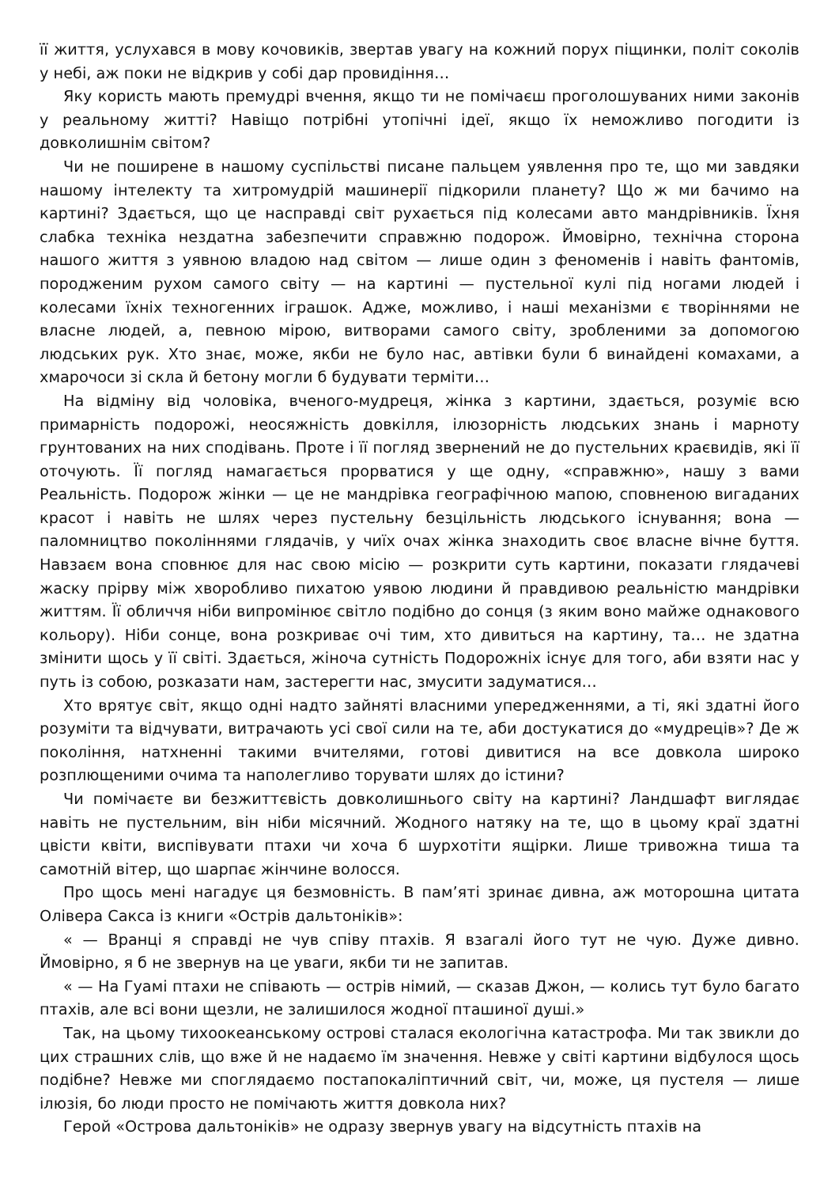її життя, услухався в мову кочовиків, звертав увагу на кожний порух піщинки, політ соколів у небі, аж поки не відкрив у собі дар провидіння…
Яку користь мають премудрі вчення, якщо ти не помічаєш проголошуваних ними законів у реальному житті? Навіщо потрібні утопічні ідеї, якщо їх неможливо погодити із довколишнім світом?
Чи не поширене в нашому суспільстві писане пальцем уявлення про те, що ми завдяки нашому інтелекту та хитромудрій машинерії підкорили планету? Що ж ми бачимо на картині? Здається, що це насправді світ рухається під колесами авто мандрівників. Їхня слабка техніка нездатна забезпечити справжню подорож. Ймовірно, технічна сторона нашого життя з уявною владою над світом — лише один з феноменів і навіть фантомів, породженим рухом самого світу — на картині — пустельної кулі під ногами людей і колесами їхніх техногенних іграшок. Адже, можливо, і наші механізми є творіннями не власне людей, а, певною мірою, витворами самого світу, зробленими за допомогою людських рук. Хто знає, може, якби не було нас, автівки були б винайдені комахами, а хмарочоси зі скла й бетону могли б будувати терміти…
На відміну від чоловіка, вченого-мудреця, жінка з картини, здається, розуміє всю примарність подорожі, неосяжність довкілля, ілюзорність людських знань і марноту грунтованих на них сподівань. Проте і її погляд звернений не до пустельних краєвидів, які її оточують. Її погляд намагається прорватися у ще одну, «справжню», нашу з вами Реальність. Подорож жінки — це не мандрівка географічною мапою, сповненою вигаданих красот і навіть не шлях через пустельну безцільність людського існування; вона — паломництво поколіннями глядачів, у чиїх очах жінка знаходить своє власне вічне буття. Навзаєм вона сповнює для нас свою місію — розкрити суть картини, показати глядачеві жаску прірву між хворобливо пихатою уявою людини й правдивою реальністю мандрівки життям. Її обличчя ніби випромінює світло подібно до сонця (з яким воно майже однакового кольору). Ніби сонце, вона розкриває очі тим, хто дивиться на картину, та… не здатна змінити щось у її світі. Здається, жіноча сутність Подорожніх існує для того, аби взяти нас у путь із собою, розказати нам, застерегти нас, змусити задуматися…
Хто врятує світ, якщо одні надто зайняті власними упередженнями, а ті, які здатні його розуміти та відчувати, витрачають усі свої сили на те, аби достукатися до «мудреців»? Де ж покоління, натхненні такими вчителями, готові дивитися на все довкола широко розплющеними очима та наполегливо торувати шлях до істини?
Чи помічаєте ви безжиттєвість довколишнього світу на картині? Ландшафт виглядає навіть не пустельним, він ніби місячний. Жодного натяку на те, що в цьому краї здатні цвісти квіти, виспівувати птахи чи хоча б шурхотіти ящірки. Лише тривожна тиша та самотній вітер, що шарпає жінчине волосся.
Про щось мені нагадує ця безмовність. В пам’яті зринає дивна, аж моторошна цитата Олівера Сакса із книги «Острів дальтоніків»:
« — Вранці я справді не чув співу птахів. Я взагалі його тут не чую. Дуже дивно. Ймовірно, я б не звернув на це уваги, якби ти не запитав.
« — На Гуамі птахи не співають — острів німий, — сказав Джон, — колись тут було багато птахів, але всі вони щезли, не залишилося жодної пташиної душі.»
Так, на цьому тихоокеанському острові сталася екологічна катастрофа. Ми так звикли до цих страшних слів, що вже й не надаємо їм значення. Невже у світі картини відбулося щось подібне? Невже ми споглядаємо постапокаліптичний світ, чи, може, ця пустеля — лише ілюзія, бо люди просто не помічають життя довкола них?
Герой «Острова дальтоніків» не одразу звернув увагу на відсутність птахів на